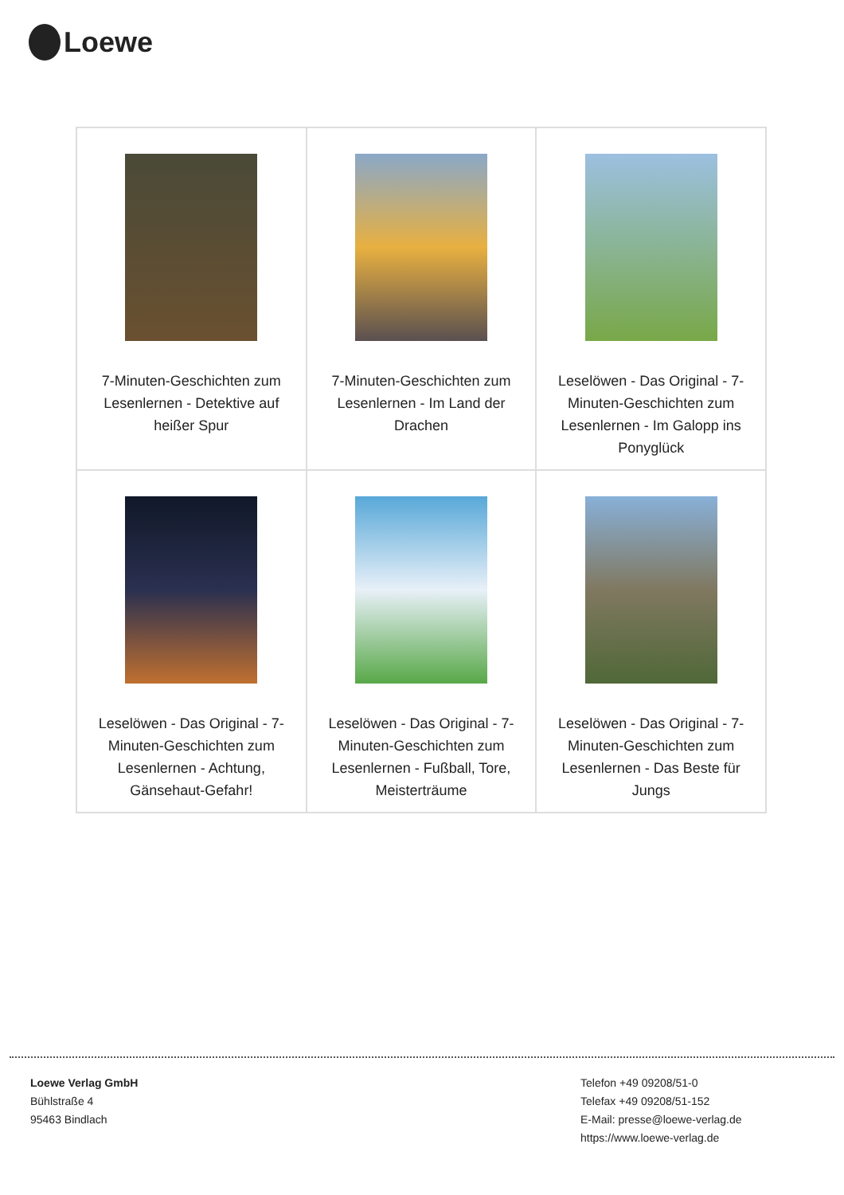Loewe
| 7-Minuten-Geschichten zum Lesenlernen - Detektive auf heißer Spur | 7-Minuten-Geschichten zum Lesenlernen - Im Land der Drachen | Leselöwen - Das Original - 7-Minuten-Geschichten zum Lesenlernen - Im Galopp ins Ponyglück |
| Leselöwen - Das Original - 7-Minuten-Geschichten zum Lesenlernen - Achtung, Gänsehaut-Gefahr! | Leselöwen - Das Original - 7-Minuten-Geschichten zum Lesenlernen - Fußball, Tore, Meisterträume | Leselöwen - Das Original - 7-Minuten-Geschichten zum Lesenlernen - Das Beste für Jungs |
Loewe Verlag GmbH
Bühlstraße 4
95463 Bindlach
Telefon +49 09208/51-0
Telefax +49 09208/51-152
E-Mail: presse@loewe-verlag.de
https://www.loewe-verlag.de